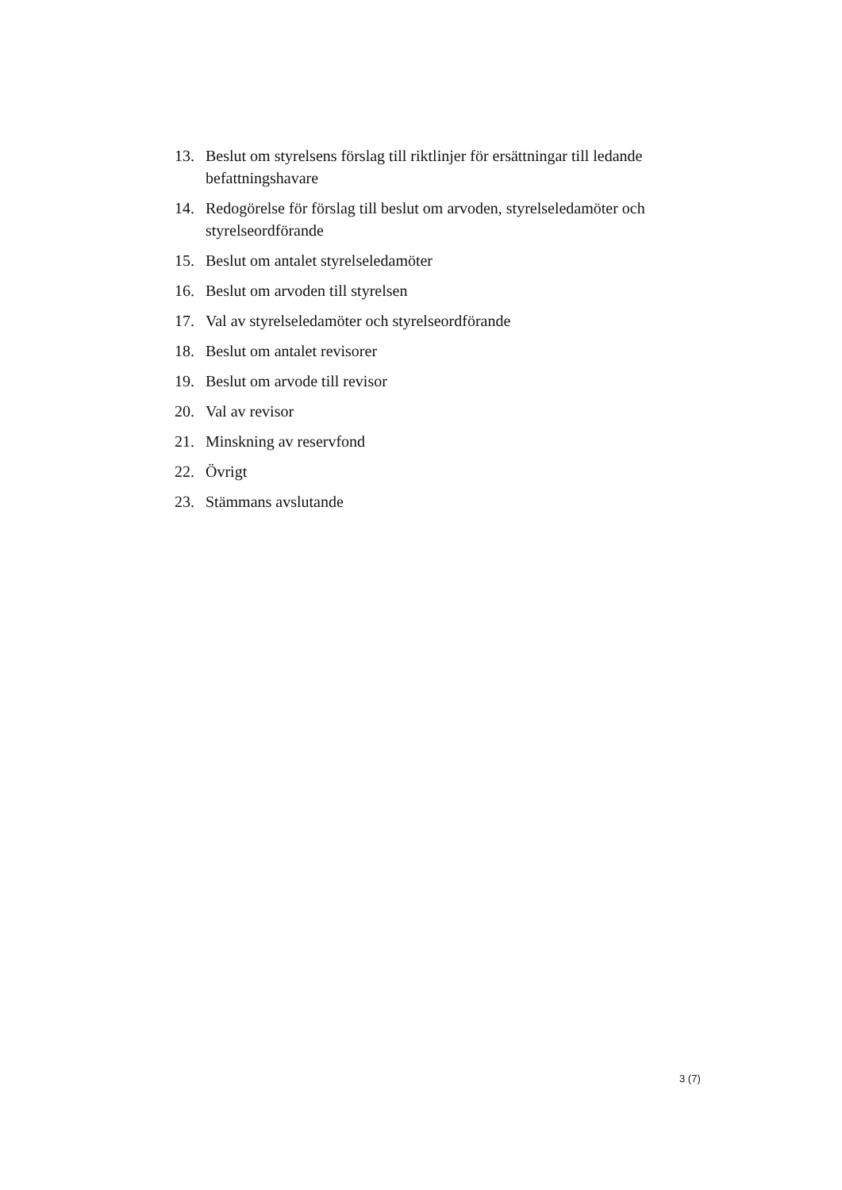13. Beslut om styrelsens förslag till riktlinjer för ersättningar till ledande befattningshavare
14. Redogörelse för förslag till beslut om arvoden, styrelseledamöter och styrelseordförande
15. Beslut om antalet styrelseledamöter
16. Beslut om arvoden till styrelsen
17. Val av styrelseledamöter och styrelseordförande
18. Beslut om antalet revisorer
19. Beslut om arvode till revisor
20. Val av revisor
21. Minskning av reservfond
22. Övrigt
23. Stämmans avslutande
3 (7)